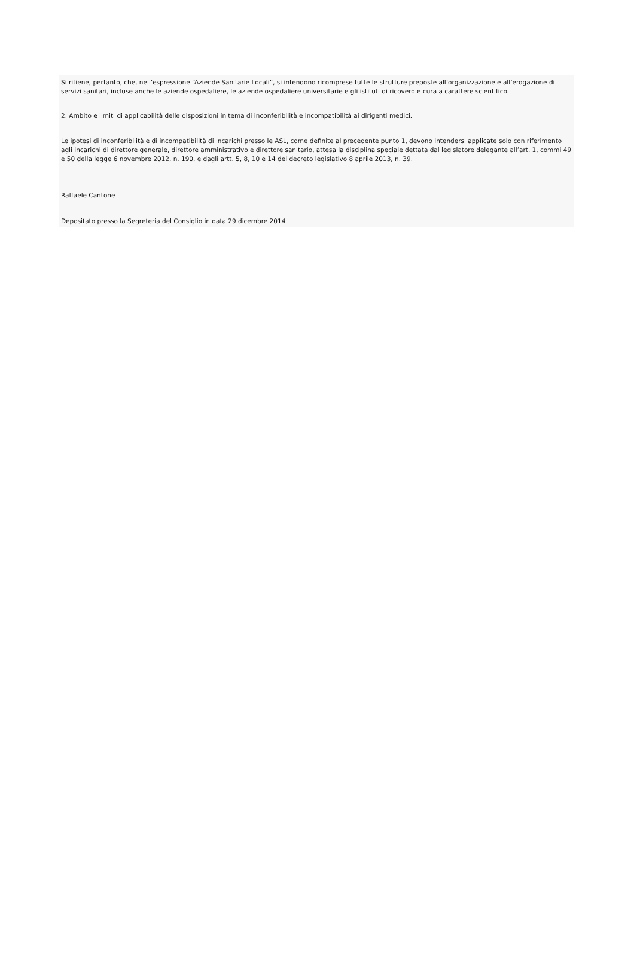Si ritiene, pertanto, che, nell’espressione “Aziende Sanitarie Locali”, si intendono ricomprese tutte le strutture preposte all’organizzazione e all’erogazione di servizi sanitari, incluse anche le aziende ospedaliere, le aziende ospedaliere universitarie e gli istituti di ricovero e cura a carattere scientifico.
2. Ambito e limiti di applicabilità delle disposizioni in tema di inconferibilità e incompatibilità ai dirigenti medici.
Le ipotesi di inconferibilità e di incompatibilità di incarichi presso le ASL, come definite al precedente punto 1, devono intendersi applicate solo con riferimento agli incarichi di direttore generale, direttore amministrativo e direttore sanitario, attesa la disciplina speciale dettata dal legislatore delegante all’art. 1, commi 49 e 50 della legge 6 novembre 2012, n. 190, e dagli artt. 5, 8, 10 e 14 del decreto legislativo 8 aprile 2013, n. 39.
Raffaele Cantone
Depositato presso la Segreteria del Consiglio in data 29 dicembre 2014